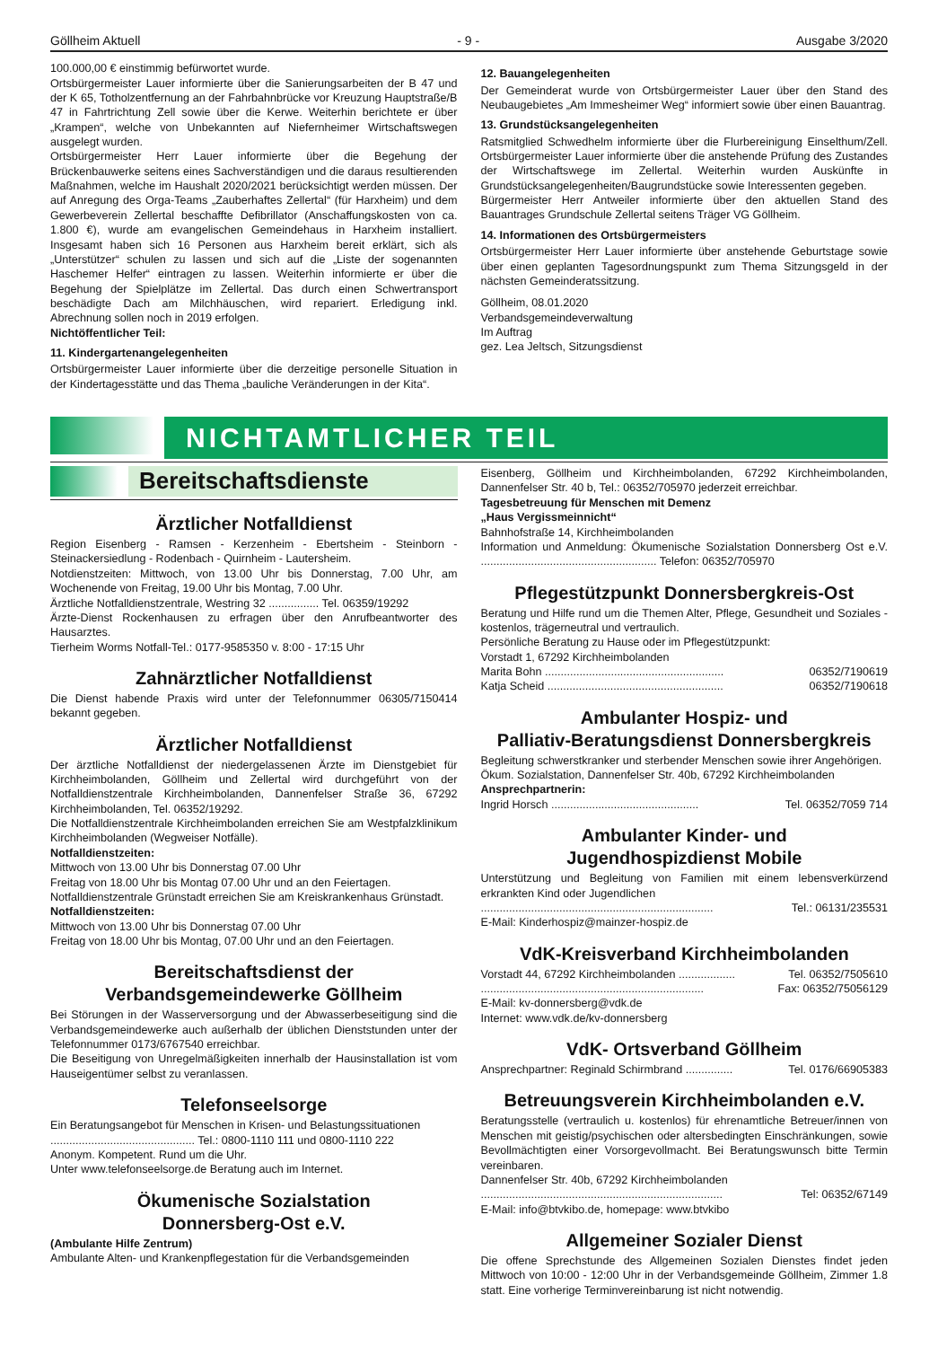Göllheim Aktuell - 9 - Ausgabe 3/2020
100.000,00 € einstimmig befürwortet wurde.
Ortsbürgermeister Lauer informierte über die Sanierungsarbeiten der B 47 und der K 65, Totholzentfernung an der Fahrbahnbrücke vor Kreuzung Hauptstraße/B 47 in Fahrtrichtung Zell sowie über die Kerwe. Weiterhin berichtete er über „Krampen“, welche von Unbekannten auf Niefernheimer Wirtschaftswegen ausgelegt wurden.
Ortsbürgermeister Herr Lauer informierte über die Begehung der Brückenbauwerke seitens eines Sachverständigen und die daraus resultierenden Maßnahmen, welche im Haushalt 2020/2021 berücksichtigt werden müssen. Der auf Anregung des Orga-Teams „Zauberhaftes Zellertal“ (für Harxheim) und dem Gewerbeverein Zellertal beschaffte Defibrillator (Anschaffungskosten von ca. 1.800 €), wurde am evangelischen Gemeindehaus in Harxheim installiert. Insgesamt haben sich 16 Personen aus Harxheim bereit erklärt, sich als „Unterstützer“ schulen zu lassen und sich auf die „Liste der sogenannten Haschemer Helfer“ eintragen zu lassen. Weiterhin informierte er über die Begehung der Spielplätze im Zellertal. Das durch einen Schwertransport beschädigte Dach am Milchhäuschen, wird repariert. Erledigung inkl. Abrechnung sollen noch in 2019 erfolgen.
Nichtöffentlicher Teil:
11. Kindergartenangelegenheiten
Ortsbürgermeister Lauer informierte über die derzeitige personelle Situation in der Kindertagesstätte und das Thema „bauliche Veränderungen in der Kita“.
12. Bauangelegenheiten
Der Gemeinderat wurde von Ortsbürgermeister Lauer über den Stand des Neubaugebietes „Am Immesheimer Weg“ informiert sowie über einen Bauantrag.
13. Grundstücksangelegenheiten
Ratsmitglied Schwedhelm informierte über die Flurbereinigung Einselthum/Zell. Ortsbürgermeister Lauer informierte über die anstehende Prüfung des Zustandes der Wirtschaftswege im Zellertal. Weiterhin wurden Auskünfte in Grundstücksangelegenheiten/Baugrundstücke sowie Interessenten gegeben.
Bürgermeister Herr Antweiler informierte über den aktuellen Stand des Bauantrages Grundschule Zellertal seitens Träger VG Göllheim.
14. Informationen des Ortsbürgermeisters
Ortsbürgermeister Herr Lauer informierte über anstehende Geburtstage sowie über einen geplanten Tagesordnungspunkt zum Thema Sitzungsgeld in der nächsten Gemeinderatssitzung.
Göllheim, 08.01.2020
Verbandsgemeindeverwaltung
Im Auftrag
gez. Lea Jeltsch, Sitzungsdienst
NICHTAMTLICHER TEIL
Bereitschaftsdienste
Ärztlicher Notfalldienst
Region Eisenberg - Ramsen - Kerzenheim - Ebertsheim - Steinborn - Steinackersiedlung - Rodenbach - Quirnheim - Lautersheim.
Notdienstzeiten: Mittwoch, von 13.00 Uhr bis Donnerstag, 7.00 Uhr, am Wochenende von Freitag, 19.00 Uhr bis Montag, 7.00 Uhr.
Ärztliche Notfalldienstzentrale, Westring 32 ................ Tel. 06359/19292
Ärzte-Dienst Rockenhausen zu erfragen über den Anrufbeantworter des Hausarztes.
Tierheim Worms Notfall-Tel.: 0177-9585350 v. 8:00 - 17:15 Uhr
Zahnärztlicher Notfalldienst
Die Dienst habende Praxis wird unter der Telefonnummer 06305/7150414 bekannt gegeben.
Ärztlicher Notfalldienst
Der ärztliche Notfalldienst der niedergelassenen Ärzte im Dienstgebiet für Kirchheimbolanden, Göllheim und Zellertal wird durchgeführt von der Notfalldienstzentrale Kirchheimbolanden, Dannenfelser Straße 36, 67292 Kirchheimbolanden, Tel. 06352/19292.
Die Notfalldienstzentrale Kirchheimbolanden erreichen Sie am Westpfalzklinikum Kirchheimbolanden (Wegweiser Notfälle).
Notfalldienstzeiten:
Mittwoch von 13.00 Uhr bis Donnerstag 07.00 Uhr
Freitag von 18.00 Uhr bis Montag 07.00 Uhr und an den Feiertagen.
Notfalldienstzentrale Grünstadt erreichen Sie am Kreiskrankenhaus Grünstadt.
Notfalldienstzeiten:
Mittwoch von 13.00 Uhr bis Donnerstag 07.00 Uhr
Freitag von 18.00 Uhr bis Montag, 07.00 Uhr und an den Feiertagen.
Bereitschaftsdienst der
Verbandsgemeindewerke Göllheim
Bei Störungen in der Wasserversorgung und der Abwasserbeseitigung sind die Verbandsgemeindewerke auch außerhalb der üblichen Dienststunden unter der Telefonnummer 0173/6767540 erreichbar.
Die Beseitigung von Unregelmäßigkeiten innerhalb der Hausinstallation ist vom Hauseigentümer selbst zu veranlassen.
Telefonseelsorge
Ein Beratungsangebot für Menschen in Krisen- und Belastungssituationen
.............................................. Tel.: 0800-1110 111 und 0800-1110 222
Anonym. Kompetent. Rund um die Uhr.
Unter www.telefonseelsorge.de Beratung auch im Internet.
Ökumenische Sozialstation
Donnersberg-Ost e.V.
(Ambulante Hilfe Zentrum)
Ambulante Alten- und Krankenpflegestation für die Verbandsgemeinden
Eisenberg, Göllheim und Kirchheimbolanden, 67292 Kirchheimbolanden, Dannenfelser Str. 40 b, Tel.: 06352/705970 jederzeit erreichbar.
Tagesbetreuung für Menschen mit Demenz
„Haus Vergissmeinnicht“
Bahnhofstraße 14, Kirchheimbolanden
Information und Anmeldung: Ökumenische Sozialstation Donnersberg Ost e.V. ........................................................ Telefon: 06352/705970
Pflegestützpunkt Donnersbergkreis-Ost
Beratung und Hilfe rund um die Themen Alter, Pflege, Gesundheit und Soziales - kostenlos, trägerneutral und vertraulich.
Persönliche Beratung zu Hause oder im Pflegestützpunkt:
Vorstadt 1, 67292 Kirchheimbolanden
Marita Bohn ......................................................... 06352/7190619
Katja Scheid ........................................................ 06352/7190618
Ambulanter Hospiz- und
Palliativ-Beratungsdienst Donnersbergkreis
Begleitung schwerstkranker und sterbender Menschen sowie ihrer Angehörigen.
Ökum. Sozialstation, Dannenfelser Str. 40b, 67292 Kirchheimbolanden
Ansprechpartnerin:
Ingrid Horsch ............................................... Tel. 06352/7059 714
Ambulanter Kinder- und
Jugendhospizdienst Mobile
Unterstützung und Begleitung von Familien mit einem lebensverkürzend erkrankten Kind oder Jugendlichen
.......................................................................... Tel.: 06131/235531
E-Mail: Kinderhospiz@mainzer-hospiz.de
VdK-Kreisverband Kirchheimbolanden
Vorstadt 44, 67292 Kirchheimbolanden .................. Tel. 06352/7505610
....................................................................... Fax: 06352/75056129
E-Mail: kv-donnersberg@vdk.de
Internet: www.vdk.de/kv-donnersberg
VdK- Ortsverband Göllheim
Ansprechpartner: Reginald Schirmbrand ............... Tel. 0176/66905383
Betreuungsverein Kirchheimbolanden e.V.
Beratungsstelle (vertraulich u. kostenlos) für ehrenamtliche Betreuer/innen von Menschen mit geistig/psychischen oder altersbedingten Einschränkungen, sowie Bevollmächtigten einer Vorsorgevollmacht. Bei Beratungswunsch bitte Termin vereinbaren.
Dannenfelser Str. 40b, 67292 Kirchheimbolanden
............................................................................. Tel: 06352/67149
E-Mail: info@btvkibo.de, homepage: www.btvkibo
Allgemeiner Sozialer Dienst
Die offene Sprechstunde des Allgemeinen Sozialen Dienstes findet jeden Mittwoch von 10:00 - 12:00 Uhr in der Verbandsgemeinde Göllheim, Zimmer 1.8 statt. Eine vorherige Terminvereinbarung ist nicht notwendig.